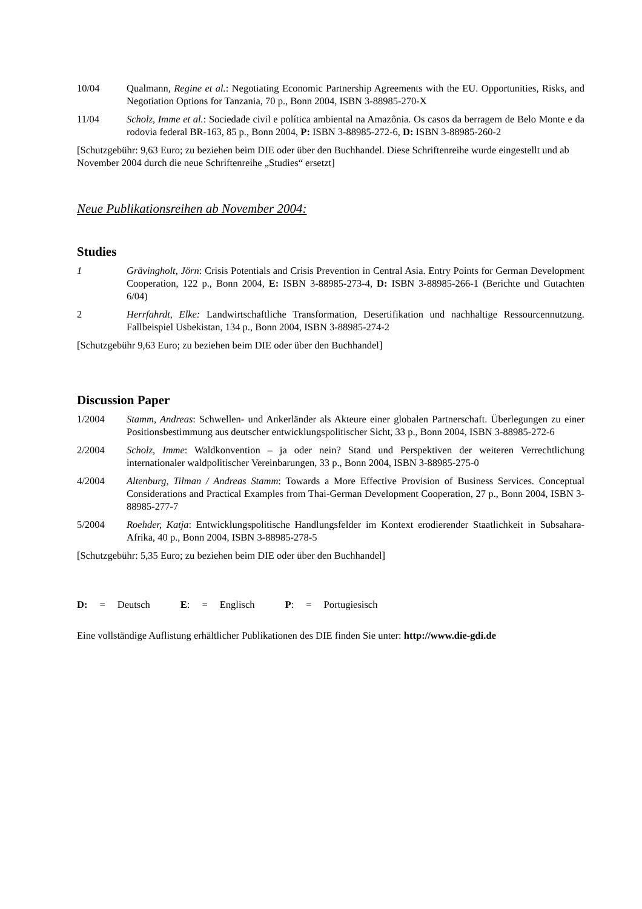10/04 Qualmann, Regine et al.: Negotiating Economic Partnership Agreements with the EU. Opportunities, Risks, and Negotiation Options for Tanzania, 70 p., Bonn 2004, ISBN 3-88985-270-X
11/04 Scholz, Imme et al.: Sociedade civil e política ambiental na Amazônia. Os casos da berragem de Belo Monte e da rodovia federal BR-163, 85 p., Bonn 2004, P: ISBN 3-88985-272-6, D: ISBN 3-88985-260-2
[Schutzgebühr: 9,63 Euro; zu beziehen beim DIE oder über den Buchhandel. Diese Schriftenreihe wurde eingestellt und ab November 2004 durch die neue Schriftenreihe „Studies“ ersetzt]
Neue Publikationsreihen ab November 2004:
Studies
1 Grävingholt, Jörn: Crisis Potentials and Crisis Prevention in Central Asia. Entry Points for German Development Cooperation, 122 p., Bonn 2004, E: ISBN 3-88985-273-4, D: ISBN 3-88985-266-1 (Berichte und Gutachten 6/04)
2 Herrfahrdt, Elke: Landwirtschaftliche Transformation, Desertifikation und nachhaltige Ressourcennutzung. Fallbeispiel Usbekistan, 134 p., Bonn 2004, ISBN 3-88985-274-2
[Schutzgebühr 9,63 Euro; zu beziehen beim DIE oder über den Buchhandel]
Discussion Paper
1/2004 Stamm, Andreas: Schwellen- und Ankerländer als Akteure einer globalen Partnerschaft. Überlegungen zu einer Positionsbestimmung aus deutscher entwicklungspolitischer Sicht, 33 p., Bonn 2004, ISBN 3-88985-272-6
2/2004 Scholz, Imme: Waldkonvention – ja oder nein? Stand und Perspektiven der weiteren Verrechtlichung internationaler waldpolitischer Vereinbarungen, 33 p., Bonn 2004, ISBN 3-88985-275-0
4/2004 Altenburg, Tilman / Andreas Stamm: Towards a More Effective Provision of Business Services. Conceptual Considerations and Practical Examples from Thai-German Development Cooperation, 27 p., Bonn 2004, ISBN 3-88985-277-7
5/2004 Roehder, Katja: Entwicklungspolitische Handlungsfelder im Kontext erodierender Staatlichkeit in Subsahara-Afrika, 40 p., Bonn 2004, ISBN 3-88985-278-5
[Schutzgebühr: 5,35 Euro; zu beziehen beim DIE oder über den Buchhandel]
D: = Deutsch E: = Englisch P: = Portugiesisch
Eine vollständige Auflistung erhältlicher Publikationen des DIE finden Sie unter: http://www.die-gdi.de